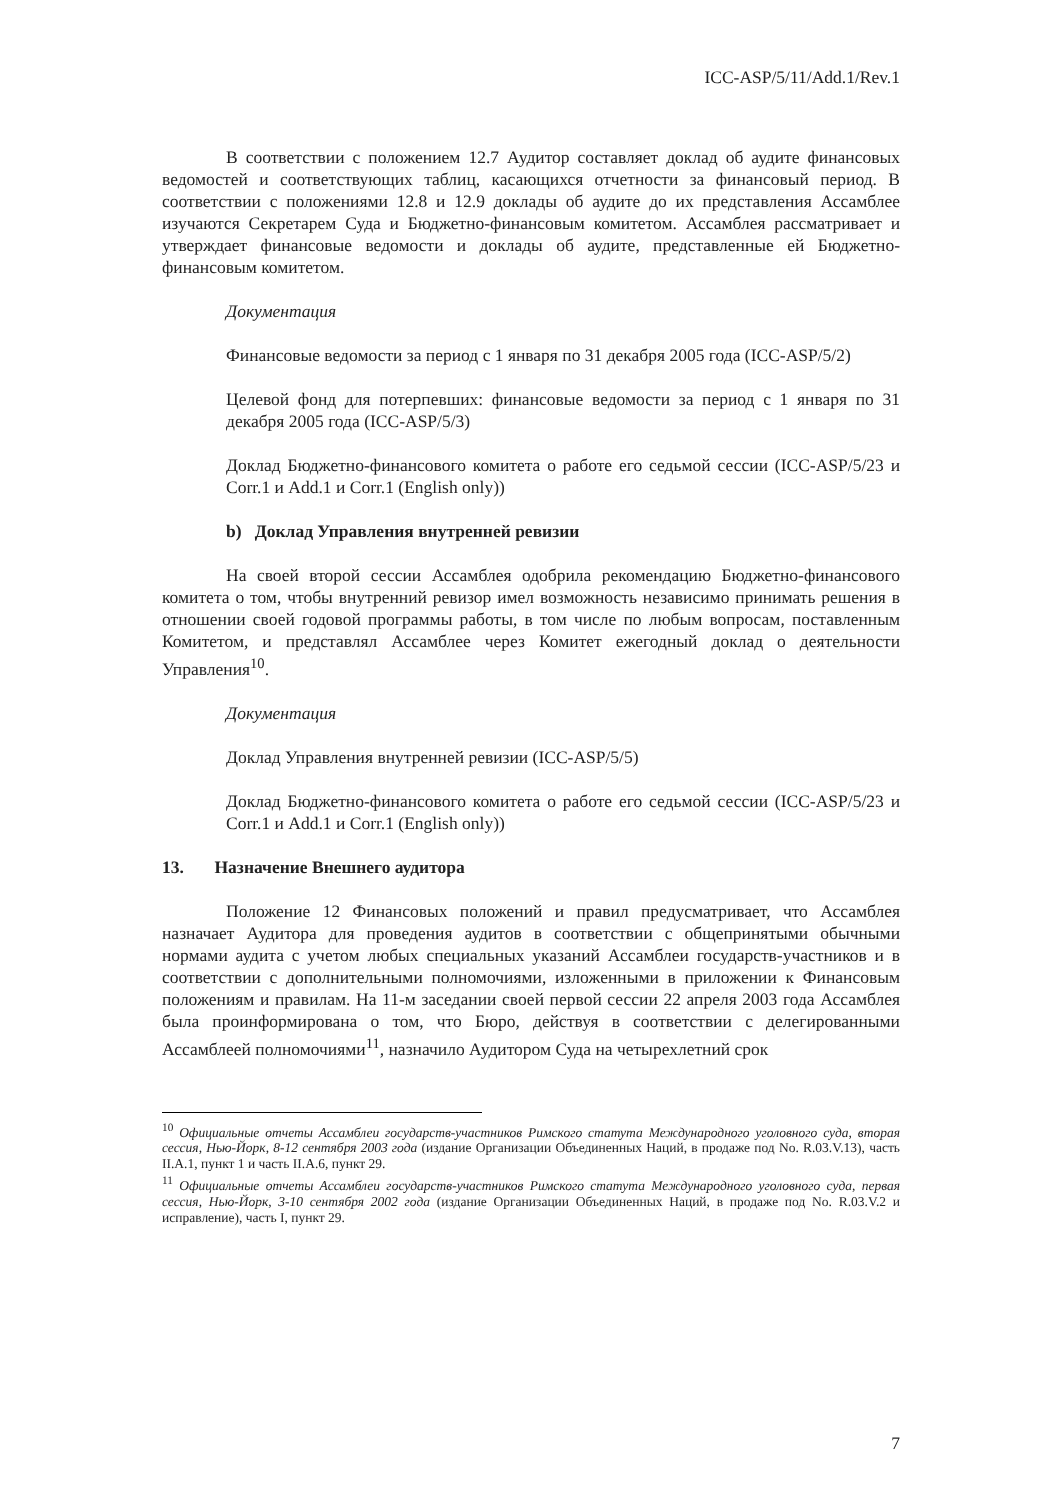ICC-ASP/5/11/Add.1/Rev.1
В соответствии с положением 12.7 Аудитор составляет доклад об аудите финансовых ведомостей и соответствующих таблиц, касающихся отчетности за финансовый период. В соответствии с положениями 12.8 и 12.9 доклады об аудите до их представления Ассамблее изучаются Секретарем Суда и Бюджетно-финансовым комитетом. Ассамблея рассматривает и утверждает финансовые ведомости и доклады об аудите, представленные ей Бюджетно-финансовым комитетом.
Документация
Финансовые ведомости за период с 1 января по 31 декабря 2005 года (ICC-ASP/5/2)
Целевой фонд для потерпевших: финансовые ведомости за период с 1 января по 31 декабря 2005 года (ICC-ASP/5/3)
Доклад Бюджетно-финансового комитета о работе его седьмой сессии (ICC-ASP/5/23 и Corr.1 и Add.1 и Corr.1 (English only))
b) Доклад Управления внутренней ревизии
На своей второй сессии Ассамблея одобрила рекомендацию Бюджетно-финансового комитета о том, чтобы внутренний ревизор имел возможность независимо принимать решения в отношении своей годовой программы работы, в том числе по любым вопросам, поставленным Комитетом, и представлял Ассамблее через Комитет ежегодный доклад о деятельности Управления<sup>10</sup>.
Документация
Доклад Управления внутренней ревизии (ICC-ASP/5/5)
Доклад Бюджетно-финансового комитета о работе его седьмой сессии (ICC-ASP/5/23 и Corr.1 и Add.1 и Corr.1 (English only))
13. Назначение Внешнего аудитора
Положение 12 Финансовых положений и правил предусматривает, что Ассамблея назначает Аудитора для проведения аудитов в соответствии с общепринятыми обычными нормами аудита с учетом любых специальных указаний Ассамблеи государств-участников и в соответствии с дополнительными полномочиями, изложенными в приложении к Финансовым положениям и правилам. На 11-м заседании своей первой сессии 22 апреля 2003 года Ассамблея была проинформирована о том, что Бюро, действуя в соответствии с делегированными Ассамблеей полномочиями<sup>11</sup>, назначило Аудитором Суда на четырехлетний срок
<sup>10</sup> Официальные отчеты Ассамблеи государств-участников Римского статута Международного уголовного суда, вторая сессия, Нью-Йорк, 8-12 сентября 2003 года (издание Организации Объединенных Наций, в продаже под No. R.03.V.13), часть II.A.1, пункт 1 и часть II.A.6, пункт 29.
<sup>11</sup> Официальные отчеты Ассамблеи государств-участников Римского статута Международного уголовного суда, первая сессия, Нью-Йорк, 3-10 сентября 2002 года (издание Организации Объединенных Наций, в продаже под No. R.03.V.2 и исправление), часть I, пункт 29.
7